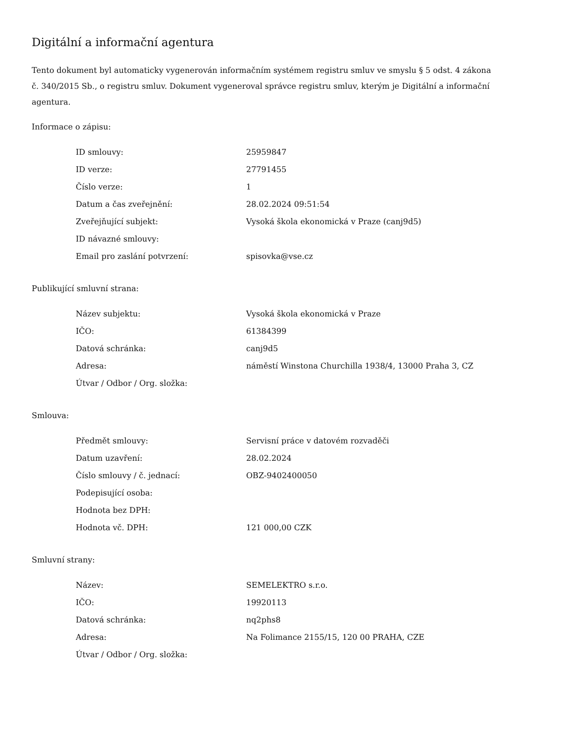Digitální a informační agentura
Tento dokument byl automaticky vygenerován informačním systémem registru smluv ve smyslu § 5 odst. 4 zákona
č. 340/2015 Sb., o registru smluv. Dokument vygeneroval správce registru smluv, kterým je Digitální a informační agentura.
Informace o zápisu:
| ID smlouvy: | 25959847 |
| ID verze: | 27791455 |
| Číslo verze: | 1 |
| Datum a čas zveřejnění: | 28.02.2024 09:51:54 |
| Zveřejňující subjekt: | Vysoká škola ekonomická v Praze (canj9d5) |
| ID návazné smlouvy: | |
| Email pro zaslání potvrzení: | spisovka@vse.cz |
Publikující smluvní strana:
| Název subjektu: | Vysoká škola ekonomická v Praze |
| IČO: | 61384399 |
| Datová schránka: | canj9d5 |
| Adresa: | náměstí Winstona Churchilla 1938/4, 13000 Praha 3, CZ |
| Útvar / Odbor / Org. složka: | |
Smlouva:
| Předmět smlouvy: | Servisní práce v datovém rozvaděči |
| Datum uzavření: | 28.02.2024 |
| Číslo smlouvy / č. jednací: | OBZ-9402400050 |
| Podepisující osoba: | |
| Hodnota bez DPH: | |
| Hodnota vč. DPH: | 121 000,00 CZK |
Smluvní strany:
| Název: | SEMELEKTRO s.r.o. |
| IČO: | 19920113 |
| Datová schránka: | nq2phs8 |
| Adresa: | Na Folimance 2155/15, 120 00 PRAHA, CZE |
| Útvar / Odbor / Org. složka: | |